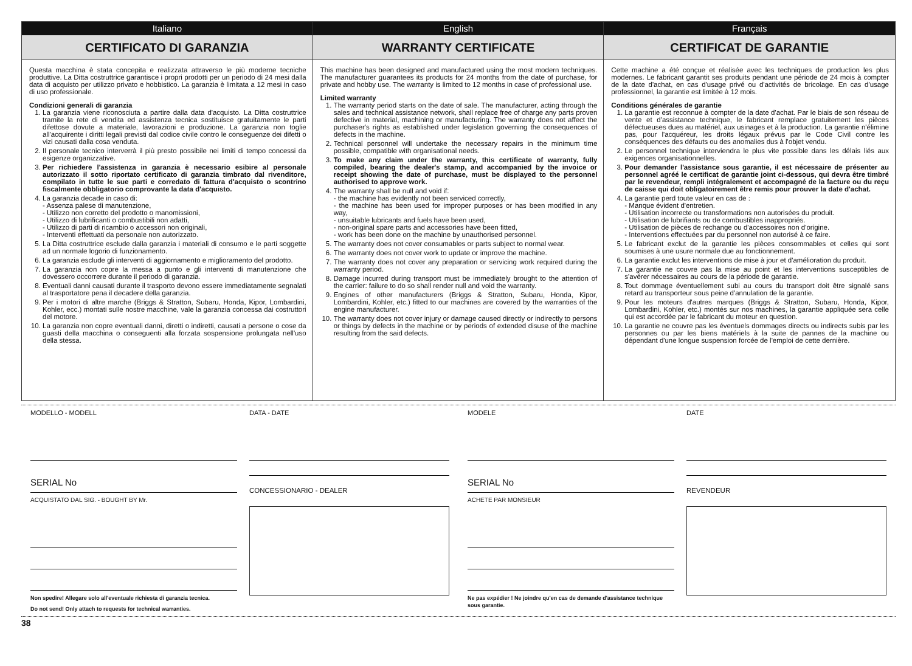Italiano
CERTIFICATO DI GARANZIA
Questa macchina è stata concepita e realizzata attraverso le più moderne tecniche produttive. La Ditta costruttrice garantisce i propri prodotti per un periodo di 24 mesi dalla data di acquisto per utilizzo privato e hobbistico. La garanzia è limitata a 12 mesi in caso di uso professionale.
Condizioni generali di garanzia
1. La garanzia viene riconosciuta a partire dalla data d'acquisto. La Ditta costruttrice tramite la rete di vendita ed assistenza tecnica sostituisce gratuitamente le parti difettose dovute a materiale, lavorazioni e produzione. La garanzia non toglie all'acquirente i diritti legali previsti dal codice civile contro le conseguenze dei difetti o vizi causati dalla cosa venduta.
2. Il personale tecnico interverrà il più presto possibile nei limiti di tempo concessi da esigenze organizzative.
3. Per richiedere l'assistenza in garanzia è necessario esibire al personale autorizzato il sotto riportato certificato di garanzia timbrato dal rivenditore, compilato in tutte le sue parti e corredato di fattura d'acquisto o scontrino fiscalmente obbligatorio comprovante la data d'acquisto.
4. La garanzia decade in caso di:
- Assenza palese di manutenzione,
- Utilizzo non corretto del prodotto o manomissioni,
- Utilizzo di lubrificanti o combustibili non adatti,
- Utilizzo di parti di ricambio o accessori non originali,
- Interventi effettuati da personale non autorizzato.
5. La Ditta costruttrice esclude dalla garanzia i materiali di consumo e le parti soggette ad un normale logorio di funzionamento.
6. La garanzia esclude gli interventi di aggiornamento e miglioramento del prodotto.
7. La garanzia non copre la messa a punto e gli interventi di manutenzione che dovessero occorrere durante il periodo di garanzia.
8. Eventuali danni causati durante il trasporto devono essere immediatamente segnalati al trasportatore pena il decadere della garanzia.
9. Per i motori di altre marche (Briggs & Stratton, Subaru, Honda, Kipor, Lombardini, Kohler, ecc.) montati sulle nostre macchine, vale la garanzia concessa dai costruttori del motore.
10. La garanzia non copre eventuali danni, diretti o indiretti, causati a persone o cose da guasti della macchina o conseguenti alla forzata sospensione prolungata nell'uso della stessa.
English
WARRANTY CERTIFICATE
This machine has been designed and manufactured using the most modern techniques. The manufacturer guarantees its products for 24 months from the date of purchase, for private and hobby use. The warranty is limited to 12 months in case of professional use.
Limited warranty
1. The warranty period starts on the date of sale. The manufacturer, acting through the sales and technical assistance network, shall replace free of charge any parts proven defective in material, machining or manufacturing. The warranty does not affect the purchaser's rights as established under legislation governing the consequences of defects in the machine.
2. Technical personnel will undertake the necessary repairs in the minimum time possible, compatible with organisational needs.
3. To make any claim under the warranty, this certificate of warranty, fully compiled, bearing the dealer's stamp, and accompanied by the invoice or receipt showing the date of purchase, must be displayed to the personnel authorised to approve work.
4. The warranty shall be null and void if:
- the machine has evidently not been serviced correctly,
- the machine has been used for improper purposes or has been modified in any way,
- unsuitable lubricants and fuels have been used,
- non-original spare parts and accessories have been fitted,
- work has been done on the machine by unauthorised personnel.
5. The warranty does not cover consumables or parts subject to normal wear.
6. The warranty does not cover work to update or improve the machine.
7. The warranty does not cover any preparation or servicing work required during the warranty period.
8. Damage incurred during transport must be immediately brought to the attention of the carrier: failure to do so shall render null and void the warranty.
9. Engines of other manufacturers (Briggs & Stratton, Subaru, Honda, Kipor, Lombardini, Kohler, etc.) fitted to our machines are covered by the warranties of the engine manufacturer.
10. The warranty does not cover injury or damage caused directly or indirectly to persons or things by defects in the machine or by periods of extended disuse of the machine resulting from the said defects.
Français
CERTIFICAT DE GARANTIE
Cette machine a été conçue et réalisée avec les techniques de production les plus modernes. Le fabricant garantit ses produits pendant une période de 24 mois à compter de la date d'achat, en cas d'usage privé ou d'activités de bricolage. En cas d'usage professionnel, la garantie est limitée à 12 mois.
Conditions générales de garantie
1. La garantie est reconnue à compter de la date d'achat. Par le biais de son réseau de vente et d'assistance technique, le fabricant remplace gratuitement les pièces défectueuses dues au matériel, aux usinages et à la production. La garantie n'élimine pas, pour l'acquéreur, les droits légaux prévus par le Code Civil contre les conséquences des défauts ou des anomalies dus à l'objet vendu.
2. Le personnel technique interviendra le plus vite possible dans les délais liés aux exigences organisationnelles.
3. Pour demander l'assistance sous garantie, il est nécessaire de présenter au personnel agréé le certificat de garantie joint ci-dessous, qui devra être timbré par le revendeur, rempli intégralement et accompagné de la facture ou du reçu de caisse qui doit obligatoirement être remis pour prouver la date d'achat.
4. La garantie perd toute valeur en cas de :
- Manque évident d'entretien.
- Utilisation incorrecte ou transformations non autorisées du produit.
- Utilisation de lubrifiants ou de combustibles inappropriés.
- Utilisation de pièces de rechange ou d'accessoires non d'origine.
- Interventions effectuées par du personnel non autorisé à ce faire.
5. Le fabricant exclut de la garantie les pièces consommables et celles qui sont soumises à une usure normale due au fonctionnement.
6. La garantie exclut les interventions de mise à jour et d'amélioration du produit.
7. La garantie ne couvre pas la mise au point et les interventions susceptibles de s'avérer nécessaires au cours de la période de garantie.
8. Tout dommage éventuellement subi au cours du transport doit être signalé sans retard au transporteur sous peine d'annulation de la garantie.
9. Pour les moteurs d'autres marques (Briggs & Stratton, Subaru, Honda, Kipor, Lombardini, Kohler, etc.) montés sur nos machines, la garantie appliquée sera celle qui est accordée par le fabricant du moteur en question.
10. La garantie ne couvre pas les éventuels dommages directs ou indirects subis par les personnes ou par les biens matériels à la suite de pannes de la machine ou dépendant d'une longue suspension forcée de l'emploi de cette dernière.
MODELLO - MODELL
SERIAL No
ACQUISTATO DAL SIG. - BOUGHT BY Mr.
Non spedire! Allegare solo all'eventuale richiesta di garanzia tecnica.
Do not send! Only attach to requests for technical warranties.
DATA - DATE
CONCESSIONARIO - DEALER
MODELE
SERIAL No
ACHETE PAR MONSIEUR
Ne pas expédier ! Ne joindre qu'en cas de demande d'assistance technique sous garantie.
DATE
REVENDEUR
38